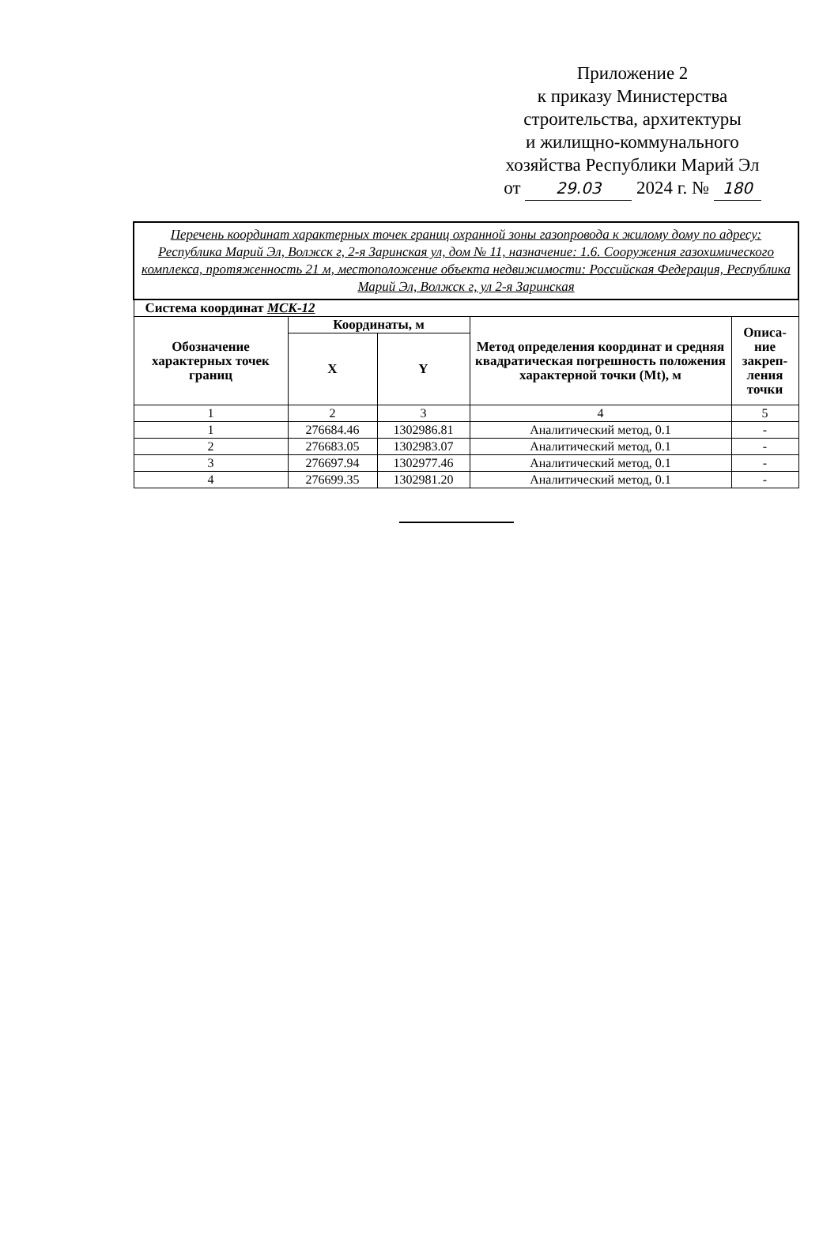Приложение 2
к приказу Министерства
строительства, архитектуры
и жилищно-коммунального
хозяйства Республики Марий Эл
от 29.03 2024 г. № 180
| Перечень координат характерных точек границ охранной зоны газопровода к жилому дому по адресу: Республика Марий Эл, Волжск г, 2-я Заринская ул, дом № 11, назначение: 1.6. Сооружения газохимического комплекса, протяженность 21 м, местоположение объекта недвижимости: Российская Федерация, Республика Марий Эл, Волжск г, ул 2-я Заринская | | | | |
| Система координат МСК-12 | | | | |
| Обозначение характерных точек границ | Координаты, м | | Метод определения координат и средняя квадратическая погрешность положения характерной точки (Mt), м | Описа-ние закреп-ления точки |
| | X | Y | | |
| 1 | 2 | 3 | 4 | 5 |
| 1 | 276684.46 | 1302986.81 | Аналитический метод, 0.1 | - |
| 2 | 276683.05 | 1302983.07 | Аналитический метод, 0.1 | - |
| 3 | 276697.94 | 1302977.46 | Аналитический метод, 0.1 | - |
| 4 | 276699.35 | 1302981.20 | Аналитический метод, 0.1 | - |